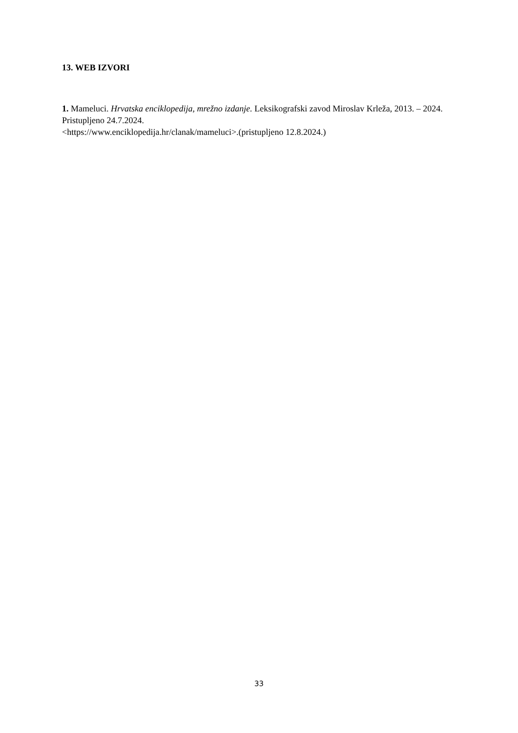13. WEB IZVORI
1. Mameluci. Hrvatska enciklopedija, mrežno izdanje. Leksikografski zavod Miroslav Krleža, 2013. – 2024. Pristupljeno 24.7.2024.
<https://www.enciklopedija.hr/clanak/mameluci>.(pristupljeno 12.8.2024.)
33